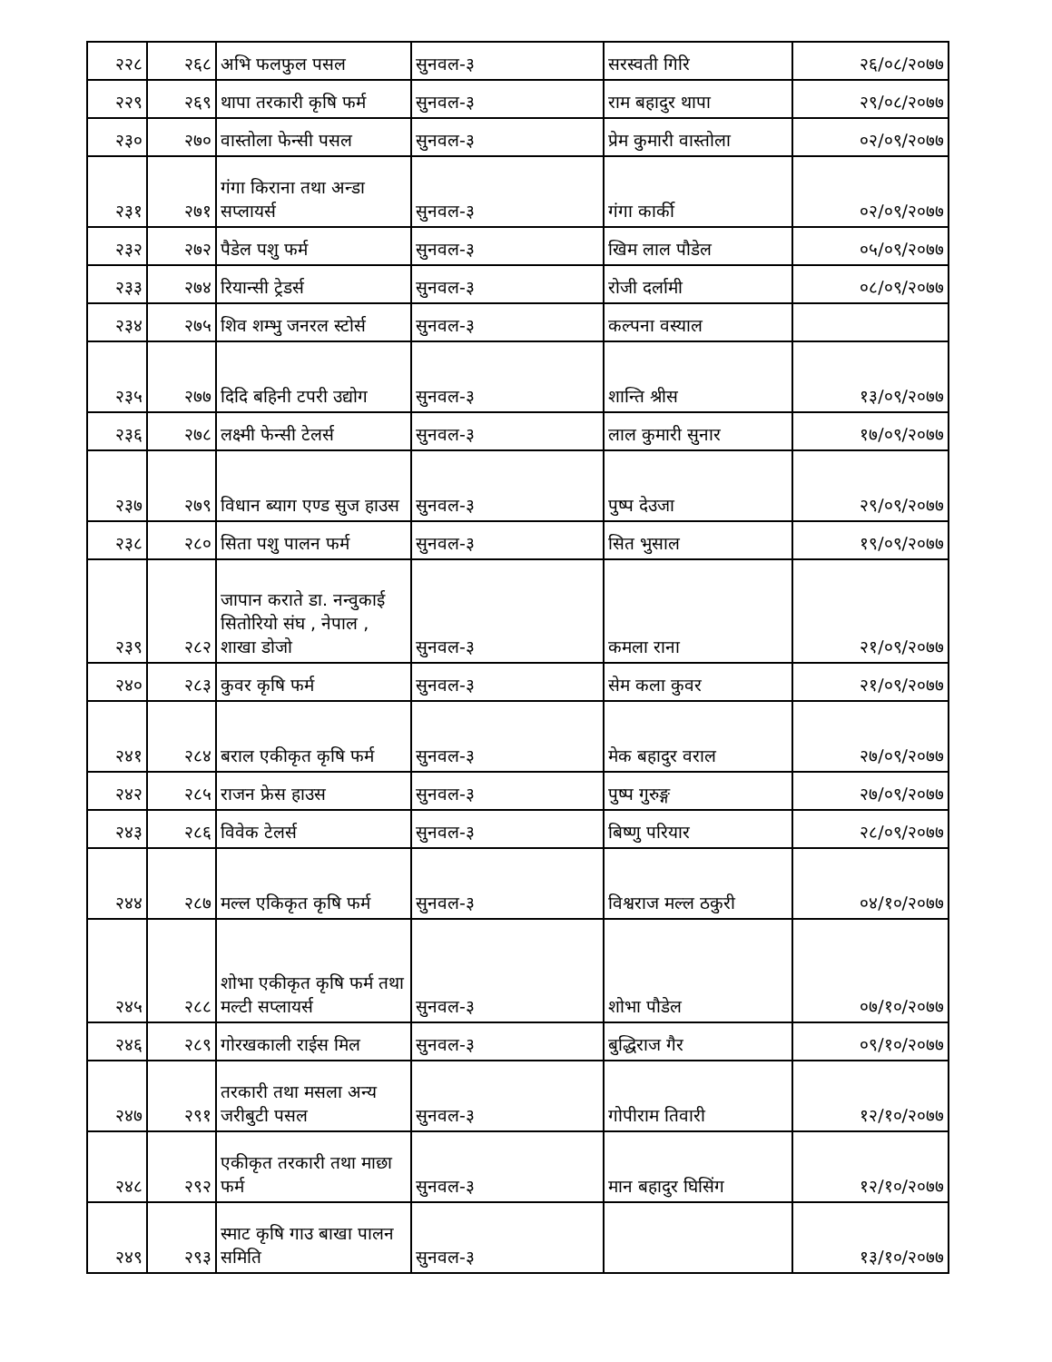| २२८ | २६८ | अभि फलफुल पसल | सुनवल-३ | सरस्वती गिरि | २६/०८/२०७७ |
| २२९ | २६९ | थापा तरकारी कृषि फर्म | सुनवल-३ | राम बहादुर थापा | २९/०८/२०७७ |
| २३० | २७० | वास्तोला फेन्सी पसल | सुनवल-३ | प्रेम कुमारी वास्तोला | ०२/०९/२०७७ |
| २३१ | २७१ | गंगा किराना तथा अन्डा सप्लायर्स | सुनवल-३ | गंगा कार्की | ०२/०९/२०७७ |
| २३२ | २७२ | पैडेल पशु फर्म | सुनवल-३ | खिम लाल पौडेल | ०५/०९/२०७७ |
| २३३ | २७४ | रियान्सी ट्रेडर्स | सुनवल-३ | रोजी दर्लामी | ०८/०९/२०७७ |
| २३४ | २७५ | शिव शम्भु जनरल स्टोर्स | सुनवल-३ | कल्पना वस्याल | |
| २३५ | २७७ | दिदि बहिनी टपरी उद्योग | सुनवल-३ | शान्ति श्रीस | १३/०९/२०७७ |
| २३६ | २७८ | लक्ष्मी फेन्सी टेलर्स | सुनवल-३ | लाल कुमारी सुनार | १७/०९/२०७७ |
| २३७ | २७९ | विधान ब्याग एण्ड सुज हाउस | सुनवल-३ | पुष्प देउजा | २९/०९/२०७७ |
| २३८ | २८० | सिता पशु पालन फर्म | सुनवल-३ | सित भुसाल | १९/०९/२०७७ |
| २३९ | २८२ | जापान कराते डा. नन्वुकाई सितोरियो संघ , नेपाल , शाखा डोजो | सुनवल-३ | कमला राना | २१/०९/२०७७ |
| २४० | २८३ | कुवर कृषि फर्म | सुनवल-३ | सेम कला कुवर | २१/०९/२०७७ |
| २४१ | २८४ | बराल एकीकृत कृषि फर्म | सुनवल-३ | मेक बहादुर वराल | २७/०९/२०७७ |
| २४२ | २८५ | राजन फ्रेस हाउस | सुनवल-३ | पुष्प गुरुङ्ग | २७/०९/२०७७ |
| २४३ | २८६ | विवेक टेलर्स | सुनवल-३ | बिष्णु परियार | २८/०९/२०७७ |
| २४४ | २८७ | मल्ल एकिकृत कृषि फर्म | सुनवल-३ | विश्वराज मल्ल ठकुरी | ०४/१०/२०७७ |
| २४५ | २८८ | शोभा एकीकृत कृषि फर्म तथा मल्टी सप्लायर्स | सुनवल-३ | शोभा पौडेल | ०७/१०/२०७७ |
| २४६ | २८९ | गोरखकाली राईस मिल | सुनवल-३ | बुद्धिराज गैर | ०९/१०/२०७७ |
| २४७ | २९१ | तरकारी तथा मसला अन्य जरीबुटी पसल | सुनवल-३ | गोपीराम तिवारी | १२/१०/२०७७ |
| २४८ | २९२ | एकीकृत तरकारी तथा माछा फर्म | सुनवल-३ | मान बहादुर घिसिंग | १२/१०/२०७७ |
| २४९ | २९३ | स्माट कृषि गाउ बाखा पालन समिति | सुनवल-३ | | १३/१०/२०७७ |